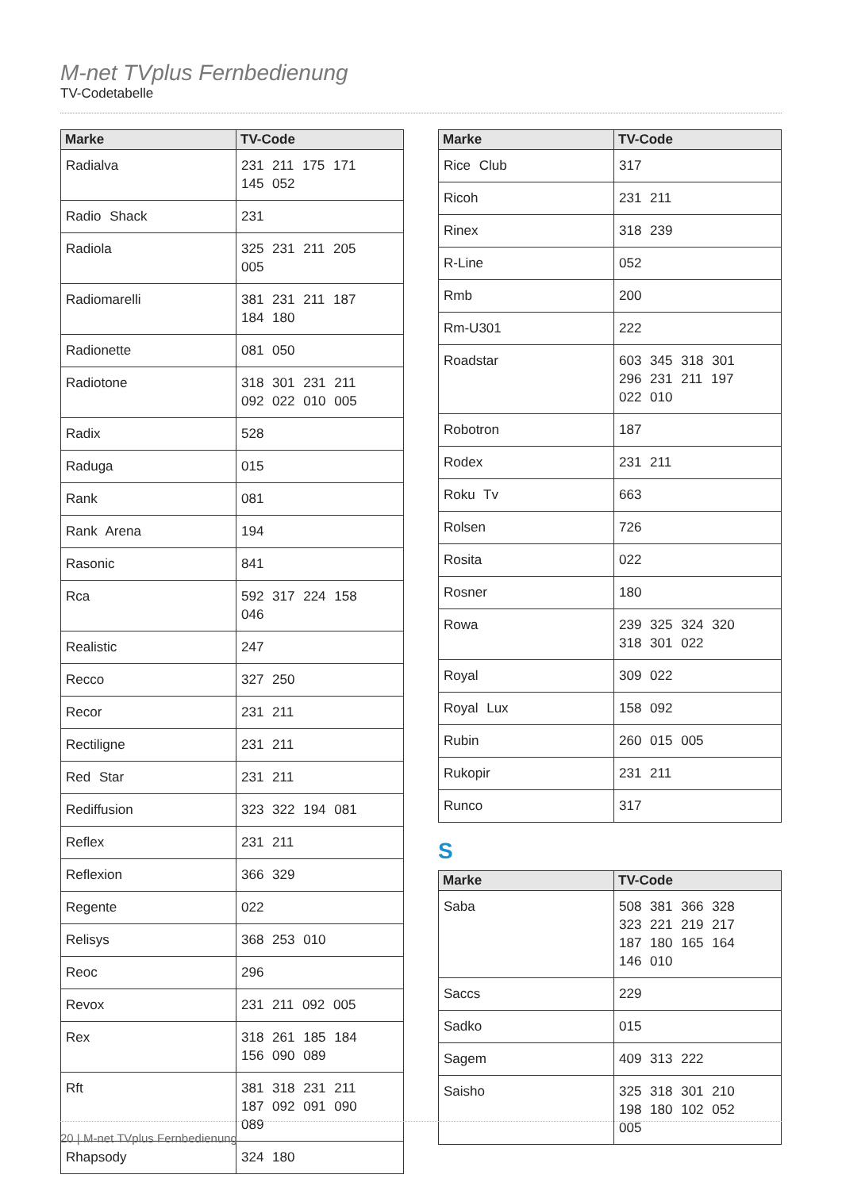M-net TVplus Fernbedienung
TV-Codetabelle
| Marke | TV-Code |
| --- | --- |
| Radialva | 231 211 175 171 145 052 |
| Radio Shack | 231 |
| Radiola | 325 231 211 205 005 |
| Radiomarelli | 381 231 211 187 184 180 |
| Radionette | 081 050 |
| Radiotone | 318 301 231 211 092 022 010 005 |
| Radix | 528 |
| Raduga | 015 |
| Rank | 081 |
| Rank Arena | 194 |
| Rasonic | 841 |
| Rca | 592 317 224 158 046 |
| Realistic | 247 |
| Recco | 327 250 |
| Recor | 231 211 |
| Rectiligne | 231 211 |
| Red Star | 231 211 |
| Rediffusion | 323 322 194 081 |
| Reflex | 231 211 |
| Reflexion | 366 329 |
| Regente | 022 |
| Relisys | 368 253 010 |
| Reoc | 296 |
| Revox | 231 211 092 005 |
| Rex | 318 261 185 184 156 090 089 |
| Rft | 381 318 231 211 187 092 091 090 089 |
| Rhapsody | 324 180 |
| Marke | TV-Code |
| --- | --- |
| Rice Club | 317 |
| Ricoh | 231 211 |
| Rinex | 318 239 |
| R-Line | 052 |
| Rmb | 200 |
| Rm-U301 | 222 |
| Roadstar | 603 345 318 301 296 231 211 197 022 010 |
| Robotron | 187 |
| Rodex | 231 211 |
| Roku Tv | 663 |
| Rolsen | 726 |
| Rosita | 022 |
| Rosner | 180 |
| Rowa | 239 325 324 320 318 301 022 |
| Royal | 309 022 |
| Royal Lux | 158 092 |
| Rubin | 260 015 005 |
| Rukopir | 231 211 |
| Runco | 317 |
S
| Marke | TV-Code |
| --- | --- |
| Saba | 508 381 366 328 323 221 219 217 187 180 165 164 146 010 |
| Saccs | 229 |
| Sadko | 015 |
| Sagem | 409 313 222 |
| Saisho | 325 318 301 210 198 180 102 052 005 |
20 | M-net TVplus Fernbedienung